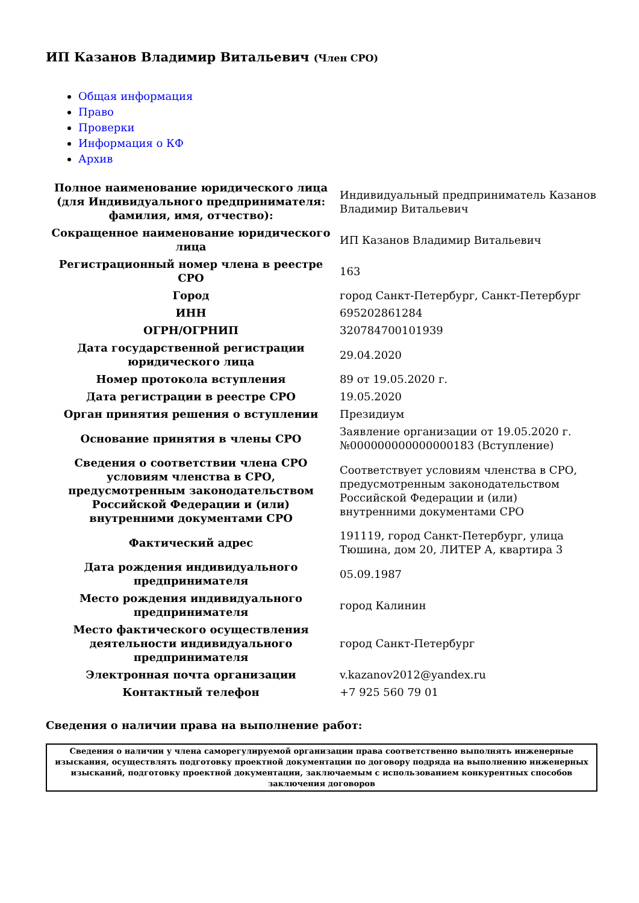ИП Казанов Владимир Витальевич (Член СРО)
Общая информация
Право
Проверки
Информация о КФ
Архив
| Полное наименование юридического лица (для Индивидуального предпринимателя: фамилия, имя, отчество): | Индивидуальный предприниматель Казанов Владимир Витальевич |
| Сокращенное наименование юридического лица | ИП Казанов Владимир Витальевич |
| Регистрационный номер члена в реестре СРО | 163 |
| Город | город Санкт-Петербург, Санкт-Петербург |
| ИНН | 695202861284 |
| ОГРН/ОГРНИП | 320784700101939 |
| Дата государственной регистрации юридического лица | 29.04.2020 |
| Номер протокола вступления | 89 от 19.05.2020 г. |
| Дата регистрации в реестре СРО | 19.05.2020 |
| Орган принятия решения о вступлении | Президиум |
| Основание принятия в члены СРО | Заявление организации от 19.05.2020 г. №000000000000000183 (Вступление) |
| Сведения о соответствии члена СРО условиям членства в СРО, предусмотренным законодательством Российской Федерации и (или) внутренними документами СРО | Соответствует условиям членства в СРО, предусмотренным законодательством Российской Федерации и (или) внутренними документами СРО |
| Фактический адрес | 191119, город Санкт-Петербург, улица Тюшина, дом 20, ЛИТЕР А, квартира 3 |
| Дата рождения индивидуального предпринимателя | 05.09.1987 |
| Место рождения индивидуального предпринимателя | город Калинин |
| Место фактического осуществления деятельности индивидуального предпринимателя | город Санкт-Петербург |
| Электронная почта организации | v.kazanov2012@yandex.ru |
| Контактный телефон | +7 925 560 79 01 |
Сведения о наличии права на выполнение работ:
| Сведения о наличии у члена саморегулируемой организации права соответственно выполнять инженерные изыскания, осуществлять подготовку проектной документации по договору подряда на выполнению инженерных изысканий, подготовку проектной документации, заключаемым с использованием конкурентных способов заключения договоров |
| --- |